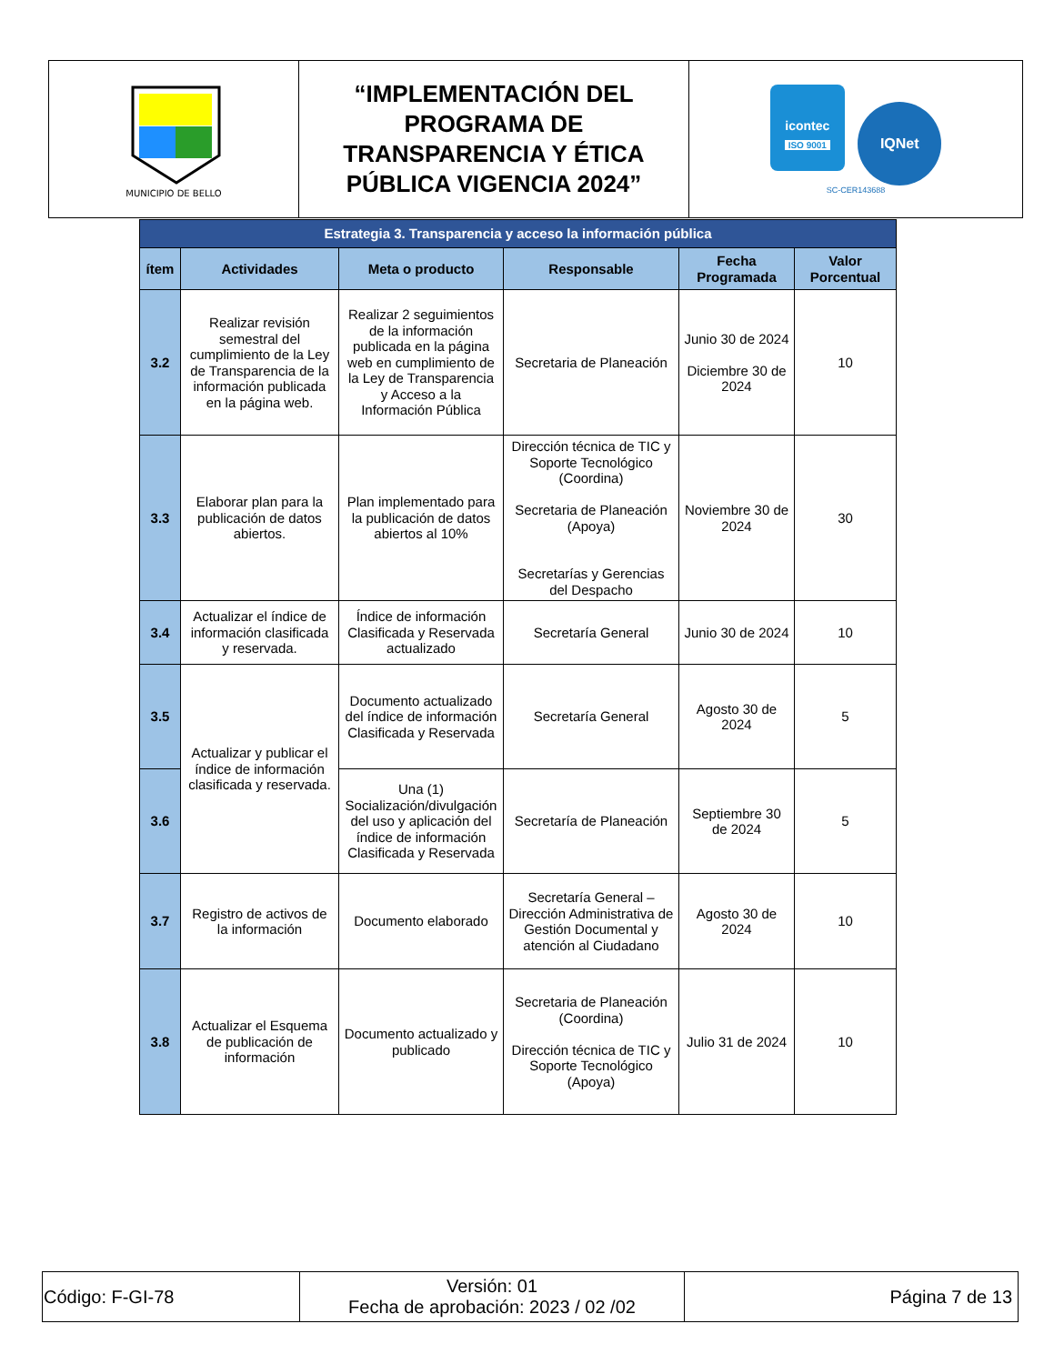| MUNICIPIO DE BELLO | “IMPLEMENTACIÓN DEL PROGRAMA DE TRANSPARENCIA Y ÉTICA PÚBLICA VIGENCIA 2024” | icontec ISO 9001 IQNet SC-CER143688 |
| Estrategia 3. Transparencia y acceso la información pública | | | | | |
| --- | --- | --- | --- | --- | --- |
| ítem | Actividades | Meta o producto | Responsable | Fecha Programada | Valor Porcentual |
| 3.2 | Realizar revisión semestral del cumplimiento de la Ley de Transparencia de la información publicada en la página web. | Realizar 2 seguimientos de la información publicada en la página web en cumplimiento de la Ley de Transparencia y Acceso a la Información Pública | Secretaria de Planeación | Junio 30 de 2024 Diciembre 30 de 2024 | 10 |
| 3.3 | Elaborar plan para la publicación de datos abiertos. | Plan implementado para la publicación de datos abiertos al 10% | Dirección técnica de TIC y Soporte Tecnológico (Coordina) Secretaria de Planeación (Apoya) Secretarías y Gerencias del Despacho | Noviembre 30 de 2024 | 30 |
| 3.4 | Actualizar el índice de información clasificada y reservada. | Índice de información Clasificada y Reservada actualizado | Secretaría General | Junio 30 de 2024 | 10 |
| 3.5 | Actualizar y publicar el índice de información clasificada y reservada. | Documento actualizado del índice de información Clasificada y Reservada | Secretaría General | Agosto 30 de 2024 | 5 |
| 3.6 | | Una (1) Socialización/divulgación del uso y aplicación del índice de información Clasificada y Reservada | Secretaría de Planeación | Septiembre 30 de 2024 | 5 |
| 3.7 | Registro de activos de la información | Documento elaborado | Secretaría General – Dirección Administrativa de Gestión Documental y atención al Ciudadano | Agosto 30 de 2024 | 10 |
| 3.8 | Actualizar el Esquema de publicación de información | Documento actualizado y publicado | Secretaria de Planeación (Coordina) Dirección técnica de TIC y Soporte Tecnológico (Apoya) | Julio 31 de 2024 | 10 |
| Código: F-GI-78 | Versión: 01 Fecha de aprobación: 2023 / 02 /02 | Página 7 de 13 |